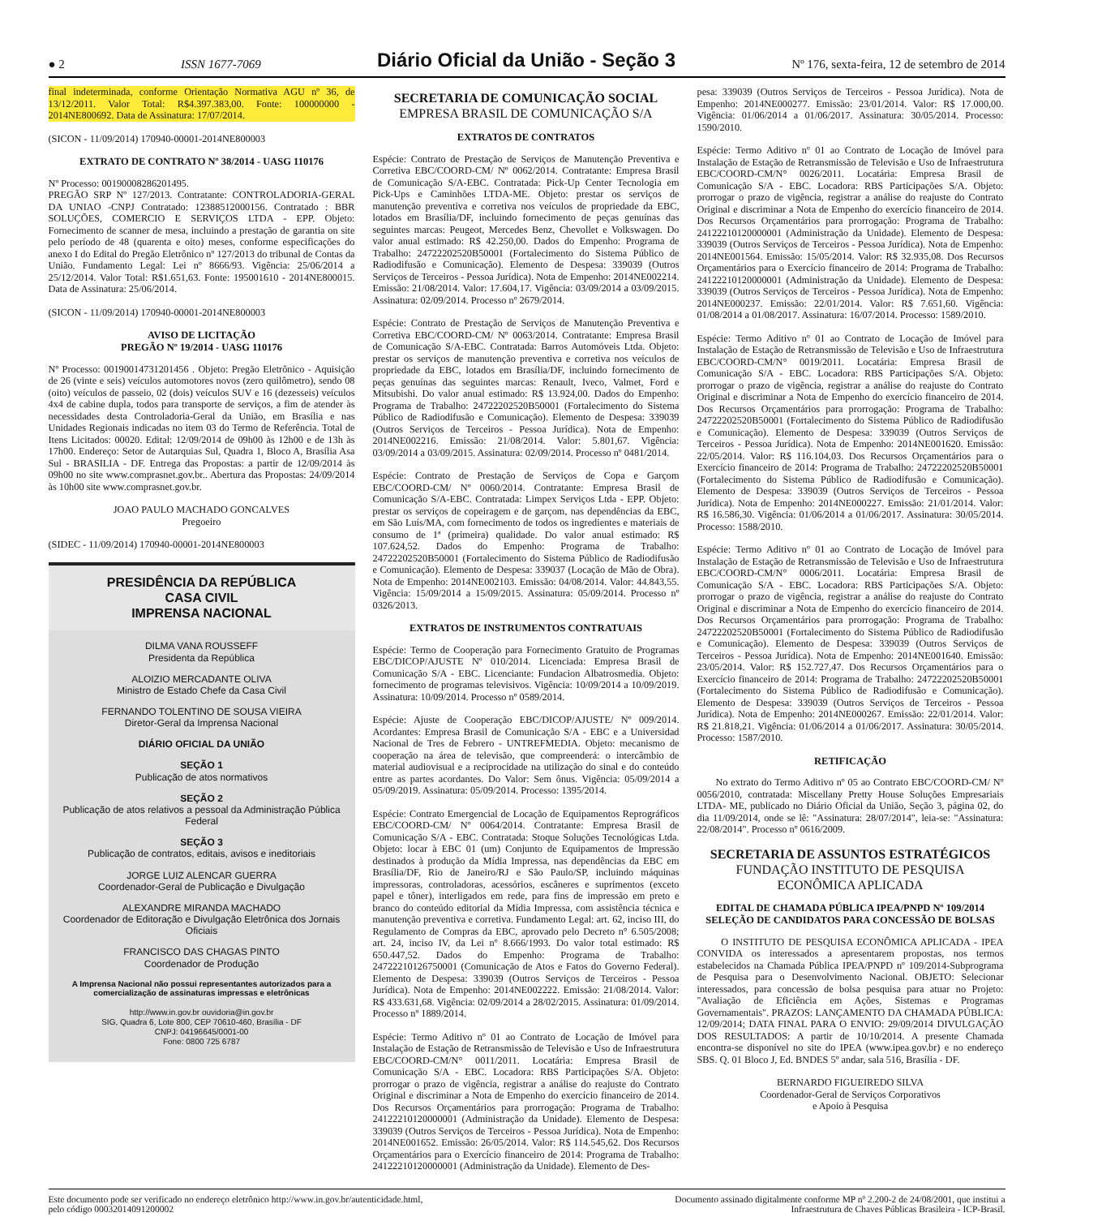● 2 ISSN 1677-7069 Diário Oficial da União - Seção 3 Nº 176, sexta-feira, 12 de setembro de 2014
final indeterminada, conforme Orientação Normativa AGU nº 36, de 13/12/2011. Valor Total: R$4.397.383,00. Fonte: 100000000 - 2014NE800692. Data de Assinatura: 17/07/2014.
(SICON - 11/09/2014) 170940-00001-2014NE800003
EXTRATO DE CONTRATO Nº 38/2014 - UASG 110176
Nº Processo: 00190008286201495.
PREGÃO SRP Nº 127/2013. Contratante: CONTROLADORIA-GERAL DA UNIAO -CNPJ Contratado: 12388512000156. Contratado : BBR SOLUÇÕES, COMERCIO E SERVIÇOS LTDA - EPP. Objeto: Fornecimento de scanner de mesa, incluindo a prestação de garantia on site pelo período de 48 (quarenta e oito) meses, conforme especificações do anexo I do Edital do Pregão Eletrônico nº 127/2013 do tribunal de Contas da União. Fundamento Legal: Lei nº 8666/93. Vigência: 25/06/2014 a 25/12/2014. Valor Total: R$1.651,63. Fonte: 195001610 - 2014NE800015. Data de Assinatura: 25/06/2014.
(SICON - 11/09/2014) 170940-00001-2014NE800003
AVISO DE LICITAÇÃO
PREGÃO Nº 19/2014 - UASG 110176
Nº Processo: 00190014731201456 . Objeto: Pregão Eletrônico - Aquisição de 26 (vinte e seis) veículos automotores novos (zero quilômetro), sendo 08 (oito) veículos de passeio, 02 (dois) veículos SUV e 16 (dezesseis) veículos 4x4 de cabine dupla, todos para transporte de serviços, a fim de atender às necessidades desta Controladoria-Geral da União, em Brasília e nas Unidades Regionais indicadas no item 03 do Termo de Referência. Total de Itens Licitados: 00020. Edital: 12/09/2014 de 09h00 às 12h00 e de 13h às 17h00. Endereço: Setor de Autarquias Sul, Quadra 1, Bloco A, Brasília Asa Sul - BRASILIA - DF. Entrega das Propostas: a partir de 12/09/2014 às 09h00 no site www.comprasnet.gov.br.. Abertura das Propostas: 24/09/2014 às 10h00 site www.comprasnet.gov.br.
JOAO PAULO MACHADO GONCALVES
Pregoeiro
(SIDEC - 11/09/2014) 170940-00001-2014NE800003
PRESIDÊNCIA DA REPÚBLICA
CASA CIVIL
IMPRENSA NACIONAL
DILMA VANA ROUSSEFF
Presidenta da República
ALOIZIO MERCADANTE OLIVA
Ministro de Estado Chefe da Casa Civil
FERNANDO TOLENTINO DE SOUSA VIEIRA
Diretor-Geral da Imprensa Nacional
DIÁRIO OFICIAL DA UNIÃO
SEÇÃO 1
Publicação de atos normativos
SEÇÃO 2
Publicação de atos relativos a pessoal da Administração Pública Federal
SEÇÃO 3
Publicação de contratos, editais, avisos e ineditoriais
JORGE LUIZ ALENCAR GUERRA
Coordenador-Geral de Publicação e Divulgação
ALEXANDRE MIRANDA MACHADO
Coordenador de Editoração e Divulgação Eletrônica dos Jornais Oficiais
FRANCISCO DAS CHAGAS PINTO
Coordenador de Produção
A Imprensa Nacional não possui representantes autorizados para a comercialização de assinaturas impressas e eletrônicas
http://www.in.gov.br ouvidoria@in.gov.br
SIG, Quadra 6, Lote 800, CEP 70610-460, Brasília - DF
CNPJ: 04196645/0001-00
Fone: 0800 725 6787
SECRETARIA DE COMUNICAÇÃO SOCIAL
EMPRESA BRASIL DE COMUNICAÇÃO S/A
EXTRATOS DE CONTRATOS
Espécie: Contrato de Prestação de Serviços de Manutenção Preventiva e Corretiva EBC/COORD-CM/ Nº 0062/2014. Contratante: Empresa Brasil de Comunicação S/A-EBC. Contratada: Pick-Up Center Tecnologia em Pick-Ups e Caminhões LTDA-ME. Objeto: prestar os serviços de manutenção preventiva e corretiva nos veículos de propriedade da EBC, lotados em Brasília/DF, incluindo fornecimento de peças genuínas das seguintes marcas: Peugeot, Mercedes Benz, Chevollet e Volkswagen. Do valor anual estimado: R$ 42.250,00. Dados do Empenho: Programa de Trabalho: 24722202520B50001 (Fortalecimento do Sistema Público de Radiodifusão e Comunicação). Elemento de Despesa: 339039 (Outros Serviços de Terceiros - Pessoa Jurídica). Nota de Empenho: 2014NE002214. Emissão: 21/08/2014. Valor: 17.604,17. Vigência: 03/09/2014 a 03/09/2015. Assinatura: 02/09/2014. Processo nº 2679/2014.
Espécie: Contrato de Prestação de Serviços de Manutenção Preventiva e Corretiva EBC/COORD-CM/ Nº 0063/2014. Contratante: Empresa Brasil de Comunicação S/A-EBC. Contratada: Barros Automóveis Ltda. Objeto: prestar os serviços de manutenção preventiva e corretiva nos veículos de propriedade da EBC, lotados em Brasília/DF, incluindo fornecimento de peças genuínas das seguintes marcas: Renault, Iveco, Valmet, Ford e Mitsubishi. Do valor anual estimado: R$ 13.924,00. Dados do Empenho: Programa de Trabalho: 24722202520B50001 (Fortalecimento do Sistema Público de Radiodifusão e Comunicação). Elemento de Despesa: 339039 (Outros Serviços de Terceiros - Pessoa Jurídica). Nota de Empenho: 2014NE002216. Emissão: 21/08/2014. Valor: 5.801,67. Vigência: 03/09/2014 a 03/09/2015. Assinatura: 02/09/2014. Processo nº 0481/2014.
Espécie: Contrato de Prestação de Serviços de Copa e Garçom EBC/COORD-CM/ Nº 0060/2014. Contratante: Empresa Brasil de Comunicação S/A-EBC. Contratada: Limpex Serviços Ltda - EPP. Objeto: prestar os serviços de copeiragem e de garçom, nas dependências da EBC, em São Luís/MA, com fornecimento de todos os ingredientes e materiais de consumo de 1ª (primeira) qualidade. Do valor anual estimado: R$ 107.624,52. Dados do Empenho: Programa de Trabalho: 24722202520B50001 (Fortalecimento do Sistema Público de Radiodifusão e Comunicação). Elemento de Despesa: 339037 (Locação de Mão de Obra). Nota de Empenho: 2014NE002103. Emissão: 04/08/2014. Valor: 44.843,55. Vigência: 15/09/2014 a 15/09/2015. Assinatura: 05/09/2014. Processo nº 0326/2013.
EXTRATOS DE INSTRUMENTOS CONTRATUAIS
Espécie: Termo de Cooperação para Fornecimento Gratuito de Programas EBC/DICOP/AJUSTE Nº 010/2014. Licenciada: Empresa Brasil de Comunicação S/A - EBC. Licenciante: Fundacion Albatrosmedia. Objeto: fornecimento de programas televisivos. Vigência: 10/09/2014 a 10/09/2019. Assinatura: 10/09/2014. Processo nº 0589/2014.
Espécie: Ajuste de Cooperação EBC/DICOP/AJUSTE/ Nº 009/2014. Acordantes: Empresa Brasil de Comunicação S/A - EBC e a Universidad Nacional de Tres de Febrero - UNTREFMEDIA. Objeto: mecanismo de cooperação na área de televisão, que compreenderá: o intercâmbio de material audiovisual e a reciprocidade na utilização do sinal e do conteúdo entre as partes acordantes. Do Valor: Sem ônus. Vigência: 05/09/2014 a 05/09/2019. Assinatura: 05/09/2014. Processo: 1395/2014.
Espécie: Contrato Emergencial de Locação de Equipamentos Reprográficos EBC/COORD-CM/ Nº 0064/2014. Contratante: Empresa Brasil de Comunicação S/A - EBC. Contratada: Stoque Soluções Tecnológicas Ltda. Objeto: locar à EBC 01 (um) Conjunto de Equipamentos de Impressão destinados à produção da Mídia Impressa, nas dependências da EBC em Brasília/DF, Rio de Janeiro/RJ e São Paulo/SP, incluindo máquinas impressoras, controladoras, acessórios, escâneres e suprimentos (exceto papel e tôner), interligados em rede, para fins de impressão em preto e branco do conteúdo editorial da Mídia Impressa, com assistência técnica e manutenção preventiva e corretiva. Fundamento Legal: art. 62, inciso III, do Regulamento de Compras da EBC, aprovado pelo Decreto n° 6.505/2008; art. 24, inciso IV, da Lei nº 8.666/1993. Do valor total estimado: R$ 650.447,52. Dados do Empenho: Programa de Trabalho: 24722210126750001 (Comunicação de Atos e Fatos do Governo Federal). Elemento de Despesa: 339039 (Outros Serviços de Terceiros - Pessoa Jurídica). Nota de Empenho: 2014NE002222. Emissão: 21/08/2014. Valor: R$ 433.631,68. Vigência: 02/09/2014 a 28/02/2015. Assinatura: 01/09/2014. Processo nº 1889/2014.
Espécie: Termo Aditivo nº 01 ao Contrato de Locação de Imóvel para Instalação de Estação de Retransmissão de Televisão e Uso de Infraestrutura EBC/COORD-CM/N° 0011/2011. Locatária: Empresa Brasil de Comunicação S/A - EBC. Locadora: RBS Participações S/A. Objeto: prorrogar o prazo de vigência, registrar a análise do reajuste do Contrato Original e discriminar a Nota de Empenho do exercício financeiro de 2014. Dos Recursos Orçamentários para prorrogação: Programa de Trabalho: 24122210120000001 (Administração da Unidade). Elemento de Despesa: 339039 (Outros Serviços de Terceiros - Pessoa Jurídica). Nota de Empenho: 2014NE001652. Emissão: 26/05/2014. Valor: R$ 114.545,62. Dos Recursos Orçamentários para o Exercício financeiro de 2014: Programa de Trabalho: 24122210120000001 (Administração da Unidade). Elemento de Des-
pesa: 339039 (Outros Serviços de Terceiros - Pessoa Jurídica). Nota de Empenho: 2014NE000277. Emissão: 23/01/2014. Valor: R$ 17.000,00. Vigência: 01/06/2014 a 01/06/2017. Assinatura: 30/05/2014. Processo: 1590/2010.
Espécie: Termo Aditivo nº 01 ao Contrato de Locação de Imóvel para Instalação de Estação de Retransmissão de Televisão e Uso de Infraestrutura EBC/COORD-CM/N° 0026/2011. Locatária: Empresa Brasil de Comunicação S/A - EBC. Locadora: RBS Participações S/A. Objeto: prorrogar o prazo de vigência, registrar a análise do reajuste do Contrato Original e discriminar a Nota de Empenho do exercício financeiro de 2014. Dos Recursos Orçamentários para prorrogação: Programa de Trabalho: 24122210120000001 (Administração da Unidade). Elemento de Despesa: 339039 (Outros Serviços de Terceiros - Pessoa Jurídica). Nota de Empenho: 2014NE001564. Emissão: 15/05/2014. Valor: R$ 32.935,08. Dos Recursos Orçamentários para o Exercício financeiro de 2014: Programa de Trabalho: 24122210120000001 (Administração da Unidade). Elemento de Despesa: 339039 (Outros Serviços de Terceiros - Pessoa Jurídica). Nota de Empenho: 2014NE000237. Emissão: 22/01/2014. Valor: R$ 7.651,60. Vigência: 01/08/2014 a 01/08/2017. Assinatura: 16/07/2014. Processo: 1589/2010.
Espécie: Termo Aditivo nº 01 ao Contrato de Locação de Imóvel para Instalação de Estação de Retransmissão de Televisão e Uso de Infraestrutura EBC/COORD-CM/N° 0019/2011. Locatária: Empresa Brasil de Comunicação S/A - EBC. Locadora: RBS Participações S/A. Objeto: prorrogar o prazo de vigência, registrar a análise do reajuste do Contrato Original e discriminar a Nota de Empenho do exercício financeiro de 2014. Dos Recursos Orçamentários para prorrogação: Programa de Trabalho: 24722202520B50001 (Fortalecimento do Sistema Público de Radiodifusão e Comunicação). Elemento de Despesa: 339039 (Outros Serviços de Terceiros - Pessoa Jurídica). Nota de Empenho: 2014NE001620. Emissão: 22/05/2014. Valor: R$ 116.104,03. Dos Recursos Orçamentários para o Exercício financeiro de 2014: Programa de Trabalho: 24722202520B50001 (Fortalecimento do Sistema Público de Radiodifusão e Comunicação). Elemento de Despesa: 339039 (Outros Serviços de Terceiros - Pessoa Jurídica). Nota de Empenho: 2014NE000227. Emissão: 21/01/2014. Valor: R$ 16.586,30. Vigência: 01/06/2014 a 01/06/2017. Assinatura: 30/05/2014. Processo: 1588/2010.
Espécie: Termo Aditivo nº 01 ao Contrato de Locação de Imóvel para Instalação de Estação de Retransmissão de Televisão e Uso de Infraestrutura EBC/COORD-CM/N° 0006/2011. Locatária: Empresa Brasil de Comunicação S/A - EBC. Locadora: RBS Participações S/A. Objeto: prorrogar o prazo de vigência, registrar a análise do reajuste do Contrato Original e discriminar a Nota de Empenho do exercício financeiro de 2014. Dos Recursos Orçamentários para prorrogação: Programa de Trabalho: 24722202520B50001 (Fortalecimento do Sistema Público de Radiodifusão e Comunicação). Elemento de Despesa: 339039 (Outros Serviços de Terceiros - Pessoa Jurídica). Nota de Empenho: 2014NE001640. Emissão: 23/05/2014. Valor: R$ 152.727,47. Dos Recursos Orçamentários para o Exercício financeiro de 2014: Programa de Trabalho: 24722202520B50001 (Fortalecimento do Sistema Público de Radiodifusão e Comunicação). Elemento de Despesa: 339039 (Outros Serviços de Terceiros - Pessoa Jurídica). Nota de Empenho: 2014NE000267. Emissão: 22/01/2014. Valor: R$ 21.818,21. Vigência: 01/06/2014 a 01/06/2017. Assinatura: 30/05/2014. Processo: 1587/2010.
RETIFICAÇÃO
No extrato do Termo Aditivo nº 05 ao Contrato EBC/COORD-CM/ Nº 0056/2010, contratada: Miscellany Pretty House Soluções Empresariais LTDA- ME, publicado no Diário Oficial da União, Seção 3, página 02, do dia 11/09/2014, onde se lê: "Assinatura: 28/07/2014", leia-se: "Assinatura: 22/08/2014". Processo nº 0616/2009.
SECRETARIA DE ASSUNTOS ESTRATÉGICOS
FUNDAÇÃO INSTITUTO DE PESQUISA ECONÔMICA APLICADA
EDITAL DE CHAMADA PÚBLICA IPEA/PNPD Nº 109/2014
SELEÇÃO DE CANDIDATOS PARA CONCESSÃO DE BOLSAS
O INSTITUTO DE PESQUISA ECONÔMICA APLICADA - IPEA CONVIDA os interessados a apresentarem propostas, nos termos estabelecidos na Chamada Pública IPEA/PNPD nº 109/2014-Subprograma de Pesquisa para o Desenvolvimento Nacional. OBJETO: Selecionar interessados, para concessão de bolsa pesquisa para atuar no Projeto: "Avaliação de Eficiência em Ações, Sistemas e Programas Governamentais". PRAZOS: LANÇAMENTO DA CHAMADA PÚBLICA: 12/09/2014; DATA FINAL PARA O ENVIO: 29/09/2014 DIVULGAÇÃO DOS RESULTADOS: A partir de 10/10/2014. A presente Chamada encontra-se disponível no site do IPEA (www.ipea.gov.br) e no endereço SBS. Q. 01 Bloco J, Ed. BNDES 5º andar, sala 516, Brasília - DF.
BERNARDO FIGUEIREDO SILVA
Coordenador-Geral de Serviços Corporativos
e Apoio à Pesquisa
Este documento pode ser verificado no endereço eletrônico http://www.in.gov.br/autenticidade.html,
pelo código 00032014091200002 Documento assinado digitalmente conforme MP nº 2.200-2 de 24/08/2001, que institui a
Infraestrutura de Chaves Públicas Brasileira - ICP-Brasil.